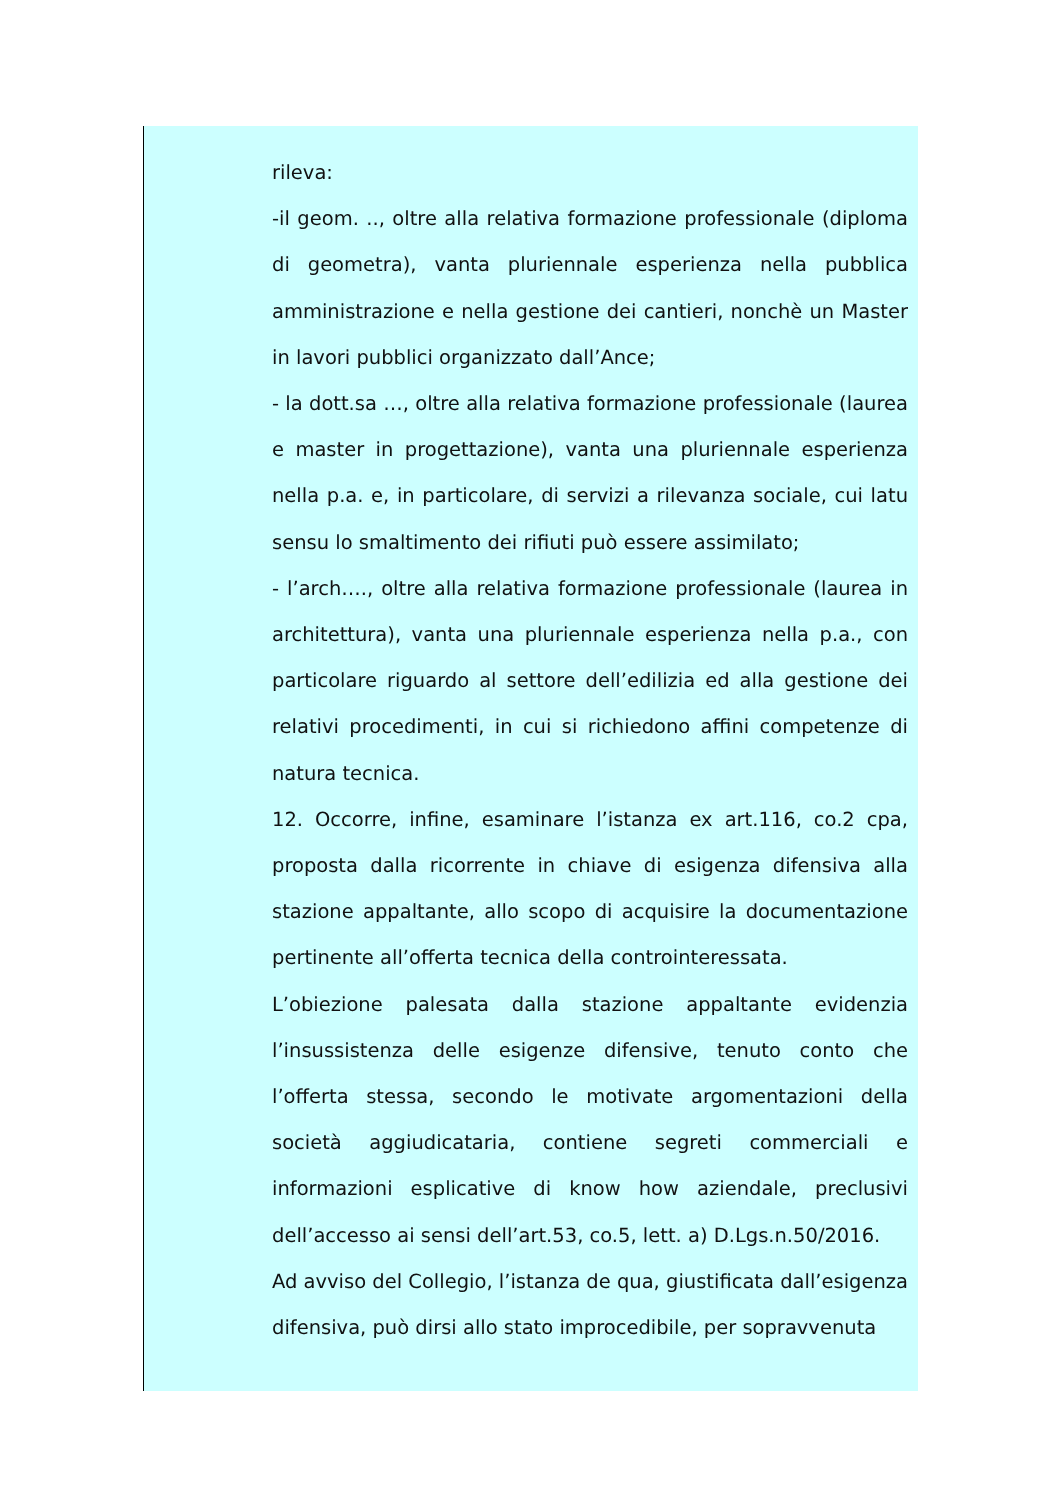rileva:
-il geom. .., oltre alla relativa formazione professionale (diploma di geometra), vanta pluriennale esperienza nella pubblica amministrazione e nella gestione dei cantieri, nonchè un Master in lavori pubblici organizzato dall’Ance;
- la dott.sa …, oltre alla relativa formazione professionale (laurea e master in progettazione), vanta una pluriennale esperienza nella p.a. e, in particolare, di servizi a rilevanza sociale, cui latu sensu lo smaltimento dei rifiuti può essere assimilato;
- l’arch…., oltre alla relativa formazione professionale (laurea in architettura), vanta una pluriennale esperienza nella p.a., con particolare riguardo al settore dell’edilizia ed alla gestione dei relativi procedimenti, in cui si richiedono affini competenze di natura tecnica.
12. Occorre, infine, esaminare l’istanza ex art.116, co.2 cpa, proposta dalla ricorrente in chiave di esigenza difensiva alla stazione appaltante, allo scopo di acquisire la documentazione pertinente all’offerta tecnica della controinteressata.
L’obiezione palesata dalla stazione appaltante evidenzia l’insussistenza delle esigenze difensive, tenuto conto che l’offerta stessa, secondo le motivate argomentazioni della società aggiudicataria, contiene segreti commerciali e informazioni esplicative di know how aziendale, preclusivi dell’accesso ai sensi dell’art.53, co.5, lett. a) D.Lgs.n.50/2016.
Ad avviso del Collegio, l’istanza de qua, giustificata dall’esigenza difensiva, può dirsi allo stato improcedibile, per sopravvenuta